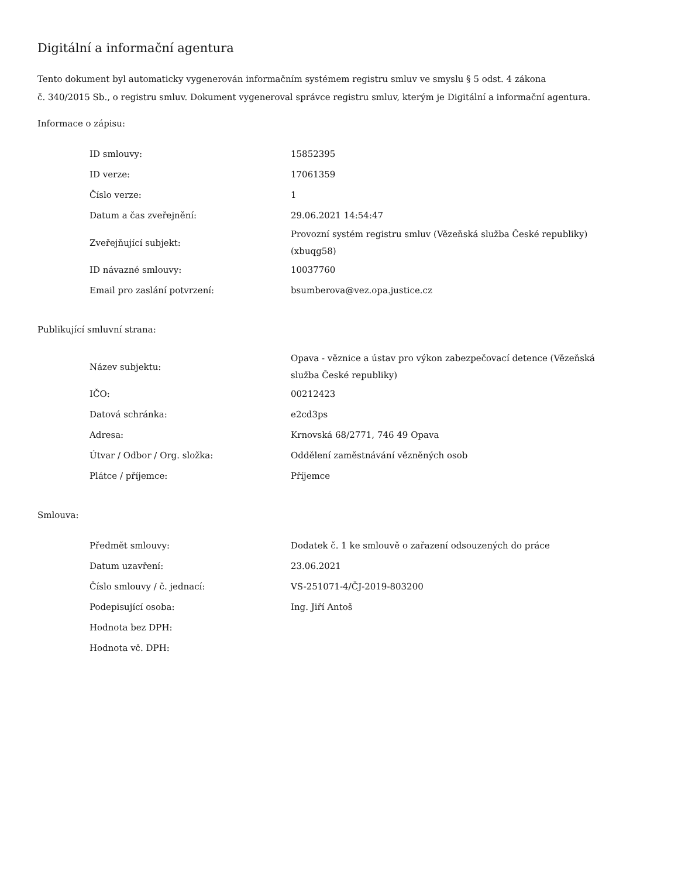Digitální a informační agentura
Tento dokument byl automaticky vygenerován informačním systémem registru smluv ve smyslu § 5 odst. 4 zákona
č. 340/2015 Sb., o registru smluv. Dokument vygeneroval správce registru smluv, kterým je Digitální a informační agentura.
Informace o zápisu:
| ID smlouvy: | 15852395 |
| ID verze: | 17061359 |
| Číslo verze: | 1 |
| Datum a čas zveřejnění: | 29.06.2021 14:54:47 |
| Zveřejňující subjekt: | Provozní systém registru smluv (Vězeňská služba České republiky) (xbuqg58) |
| ID návazné smlouvy: | 10037760 |
| Email pro zaslání potvrzení: | bsumberova@vez.opa.justice.cz |
Publikující smluvní strana:
| Název subjektu: | Opava - věznice a ústav pro výkon zabezpečovací detence (Vězeňská služba České republiky) |
| IČO: | 00212423 |
| Datová schránka: | e2cd3ps |
| Adresa: | Krnovská 68/2771, 746 49 Opava |
| Útvar / Odbor / Org. složka: | Oddělení zaměstnávání vězněných osob |
| Plátce / příjemce: | Příjemce |
Smlouva:
| Předmět smlouvy: | Dodatek č. 1 ke smlouvě o zařazení odsouzených do práce |
| Datum uzavření: | 23.06.2021 |
| Číslo smlouvy / č. jednací: | VS-251071-4/ČJ-2019-803200 |
| Podepisující osoba: | Ing. Jiří Antoš |
| Hodnota bez DPH: | |
| Hodnota vč. DPH: | |